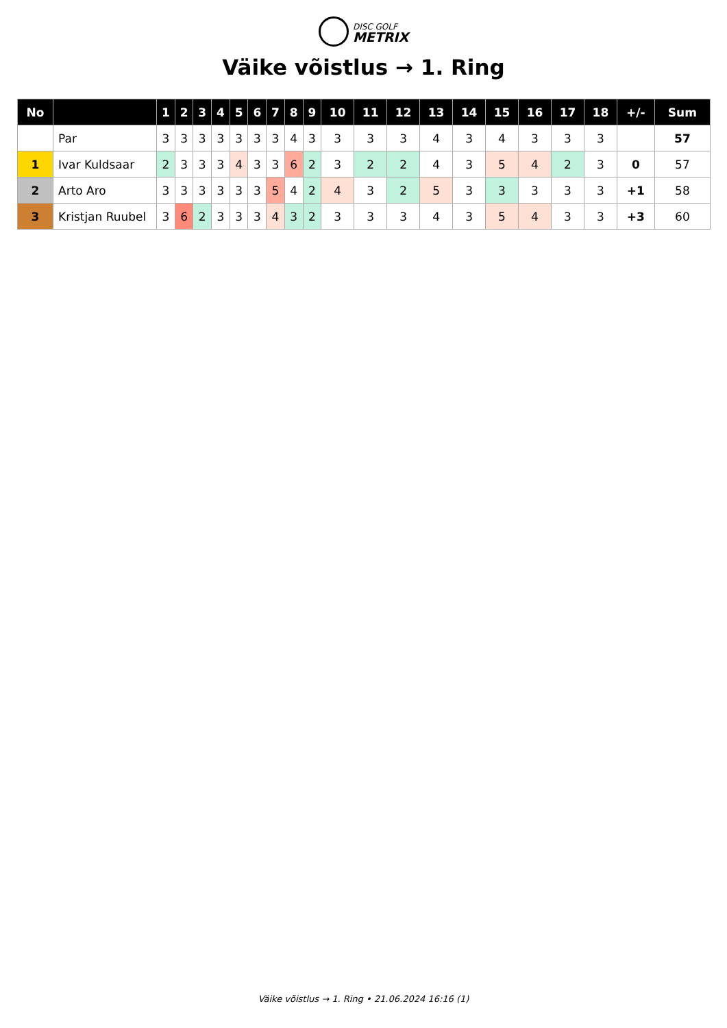DISC GOLF
METRIX
Väike võistlus → 1. Ring
| No | | 1 | 2 | 3 | 4 | 5 | 6 | 7 | 8 | 9 | 10 | 11 | 12 | 13 | 14 | 15 | 16 | 17 | 18 | +/- | Sum |
| --- | --- | --- | --- | --- | --- | --- | --- | --- | --- | --- | --- | --- | --- | --- | --- | --- | --- | --- | --- | --- | --- |
| | Par | 3 | 3 | 3 | 3 | 3 | 3 | 3 | 4 | 3 | 3 | 3 | 3 | 4 | 3 | 4 | 3 | 3 | 3 | | 57 |
| 1 | Ivar Kuldsaar | 2 | 3 | 3 | 3 | 4 | 3 | 3 | 6 | 2 | 3 | 2 | 2 | 4 | 3 | 5 | 4 | 2 | 3 | 0 | 57 |
| 2 | Arto Aro | 3 | 3 | 3 | 3 | 3 | 3 | 5 | 4 | 2 | 4 | 3 | 2 | 5 | 3 | 3 | 3 | 3 | 3 | +1 | 58 |
| 3 | Kristjan Ruubel | 3 | 6 | 2 | 3 | 3 | 3 | 4 | 3 | 2 | 3 | 3 | 3 | 4 | 3 | 5 | 4 | 3 | 3 | +3 | 60 |
Väike võistlus → 1. Ring • 21.06.2024 16:16 (1)